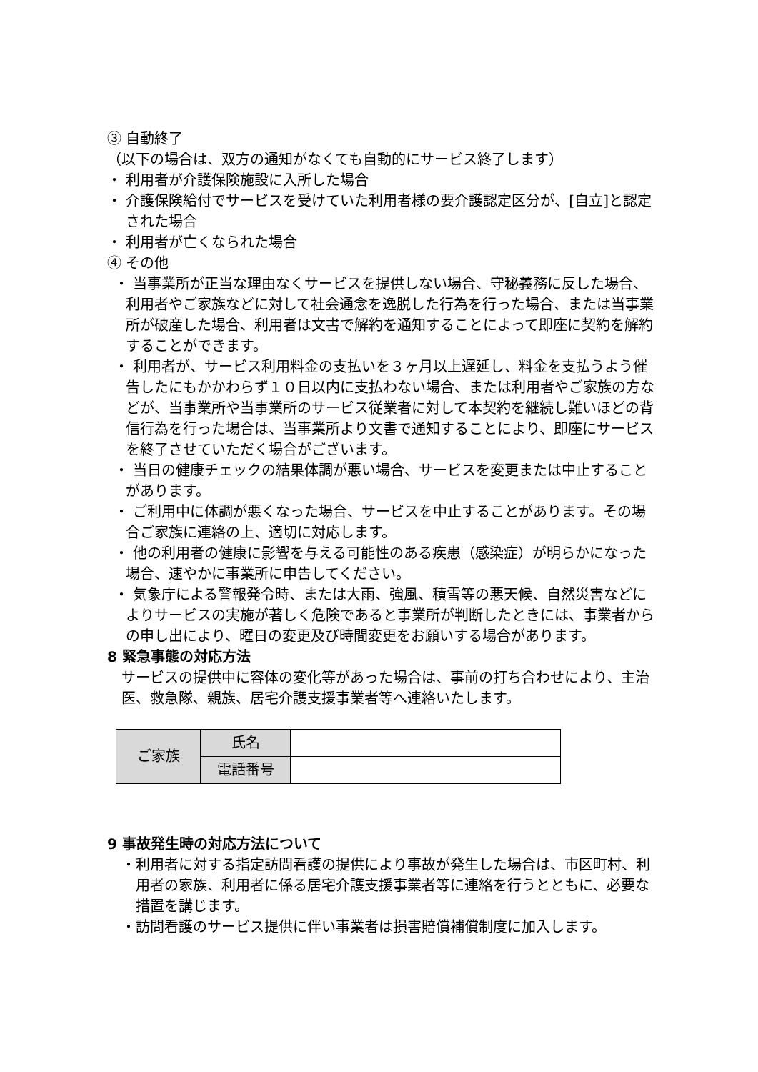③ 自動終了
（以下の場合は、双方の通知がなくても自動的にサービス終了します）
・ 利用者が介護保険施設に入所した場合
・ 介護保険給付でサービスを受けていた利用者様の要介護認定区分が、[自立]と認定された場合
・ 利用者が亡くなられた場合
④ その他
・ 当事業所が正当な理由なくサービスを提供しない場合、守秘義務に反した場合、利用者やご家族などに対して社会通念を逸脱した行為を行った場合、または当事業 所が破産した場合、利用者は文書で解約を通知することによって即座に契約を解約することができます。
・ 利用者が、サービス利用料金の支払いを３ヶ月以上遅延し、料金を支払うよう催告したにもかかわらず１０日以内に支払わない場合、または利用者やご家族の方などが、当事業所や当事業所のサービス従業者に対して本契約を継続し難いほどの背信行為を行った場合は、当事業所より文書で通知することにより、即座にサービスを終了させていただく場合がございます。
・ 当日の健康チェックの結果体調が悪い場合、サービスを変更または中止することがあります。
・ ご利用中に体調が悪くなった場合、サービスを中止することがあります。その場合ご家族に連絡の上、適切に対応します。
・ 他の利用者の健康に影響を与える可能性のある疾患（感染症）が明らかになった場合、速やかに事業所に申告してください。
・ 気象庁による警報発令時、または大雨、強風、積雪等の悪天候、自然災害などによりサービスの実施が著しく危険であると事業所が判断したときには、事業者からの申し出により、曜日の変更及び時間変更をお願いする場合があります。
8 緊急事態の対応方法
サービスの提供中に容体の変化等があった場合は、事前の打ち合わせにより、主治医、救急隊、親族、居宅介護支援事業者等へ連絡いたします。
| ご家族 | 氏名 | |
| | 電話番号 | |
9 事故発生時の対応方法について
・利用者に対する指定訪問看護の提供により事故が発生した場合は、市区町村、利用者の家族、利用者に係る居宅介護支援事業者等に連絡を行うとともに、必要な措置を講じます。
・訪問看護のサービス提供に伴い事業者は損害賠償補償制度に加入します。